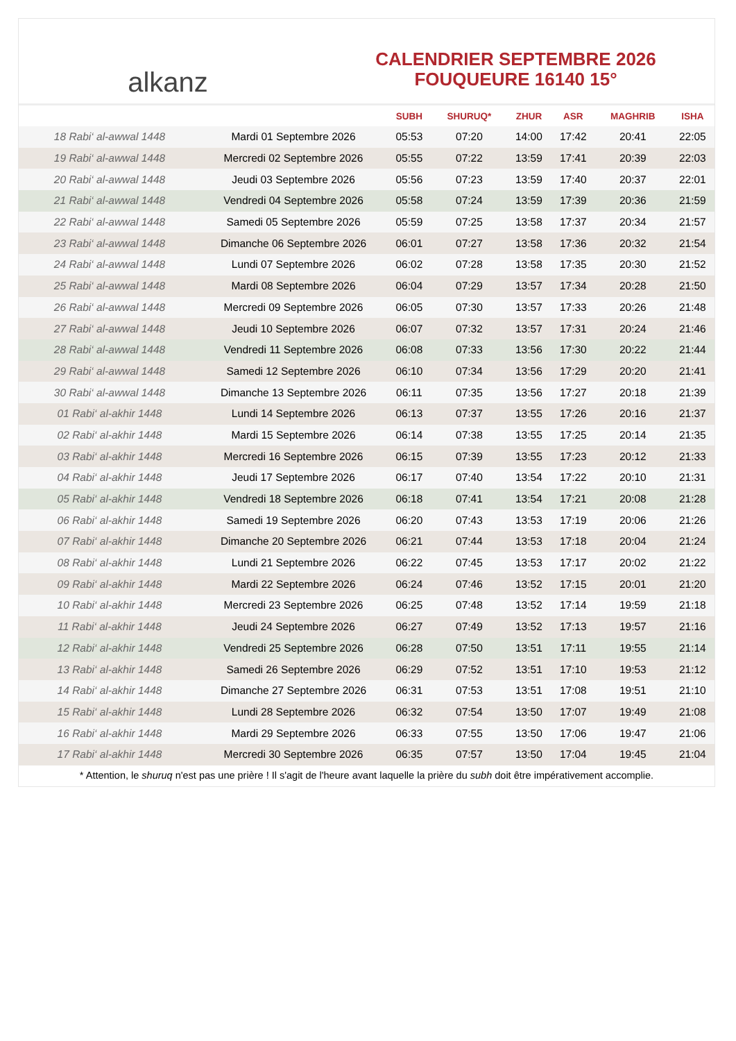alkanz
CALENDRIER SEPTEMBRE 2026
FOUQUEURE 16140 15°
| | | SUBH | SHURUQ* | ZHUR | ASR | MAGHRIB | ISHA |
| --- | --- | --- | --- | --- | --- | --- | --- |
| 18 Rabi‘ al-awwal 1448 | Mardi 01 Septembre 2026 | 05:53 | 07:20 | 14:00 | 17:42 | 20:41 | 22:05 |
| 19 Rabi‘ al-awwal 1448 | Mercredi 02 Septembre 2026 | 05:55 | 07:22 | 13:59 | 17:41 | 20:39 | 22:03 |
| 20 Rabi‘ al-awwal 1448 | Jeudi 03 Septembre 2026 | 05:56 | 07:23 | 13:59 | 17:40 | 20:37 | 22:01 |
| 21 Rabi‘ al-awwal 1448 | Vendredi 04 Septembre 2026 | 05:58 | 07:24 | 13:59 | 17:39 | 20:36 | 21:59 |
| 22 Rabi‘ al-awwal 1448 | Samedi 05 Septembre 2026 | 05:59 | 07:25 | 13:58 | 17:37 | 20:34 | 21:57 |
| 23 Rabi‘ al-awwal 1448 | Dimanche 06 Septembre 2026 | 06:01 | 07:27 | 13:58 | 17:36 | 20:32 | 21:54 |
| 24 Rabi‘ al-awwal 1448 | Lundi 07 Septembre 2026 | 06:02 | 07:28 | 13:58 | 17:35 | 20:30 | 21:52 |
| 25 Rabi‘ al-awwal 1448 | Mardi 08 Septembre 2026 | 06:04 | 07:29 | 13:57 | 17:34 | 20:28 | 21:50 |
| 26 Rabi‘ al-awwal 1448 | Mercredi 09 Septembre 2026 | 06:05 | 07:30 | 13:57 | 17:33 | 20:26 | 21:48 |
| 27 Rabi‘ al-awwal 1448 | Jeudi 10 Septembre 2026 | 06:07 | 07:32 | 13:57 | 17:31 | 20:24 | 21:46 |
| 28 Rabi‘ al-awwal 1448 | Vendredi 11 Septembre 2026 | 06:08 | 07:33 | 13:56 | 17:30 | 20:22 | 21:44 |
| 29 Rabi‘ al-awwal 1448 | Samedi 12 Septembre 2026 | 06:10 | 07:34 | 13:56 | 17:29 | 20:20 | 21:41 |
| 30 Rabi‘ al-awwal 1448 | Dimanche 13 Septembre 2026 | 06:11 | 07:35 | 13:56 | 17:27 | 20:18 | 21:39 |
| 01 Rabi‘ al-akhir 1448 | Lundi 14 Septembre 2026 | 06:13 | 07:37 | 13:55 | 17:26 | 20:16 | 21:37 |
| 02 Rabi‘ al-akhir 1448 | Mardi 15 Septembre 2026 | 06:14 | 07:38 | 13:55 | 17:25 | 20:14 | 21:35 |
| 03 Rabi‘ al-akhir 1448 | Mercredi 16 Septembre 2026 | 06:15 | 07:39 | 13:55 | 17:23 | 20:12 | 21:33 |
| 04 Rabi‘ al-akhir 1448 | Jeudi 17 Septembre 2026 | 06:17 | 07:40 | 13:54 | 17:22 | 20:10 | 21:31 |
| 05 Rabi‘ al-akhir 1448 | Vendredi 18 Septembre 2026 | 06:18 | 07:41 | 13:54 | 17:21 | 20:08 | 21:28 |
| 06 Rabi‘ al-akhir 1448 | Samedi 19 Septembre 2026 | 06:20 | 07:43 | 13:53 | 17:19 | 20:06 | 21:26 |
| 07 Rabi‘ al-akhir 1448 | Dimanche 20 Septembre 2026 | 06:21 | 07:44 | 13:53 | 17:18 | 20:04 | 21:24 |
| 08 Rabi‘ al-akhir 1448 | Lundi 21 Septembre 2026 | 06:22 | 07:45 | 13:53 | 17:17 | 20:02 | 21:22 |
| 09 Rabi‘ al-akhir 1448 | Mardi 22 Septembre 2026 | 06:24 | 07:46 | 13:52 | 17:15 | 20:01 | 21:20 |
| 10 Rabi‘ al-akhir 1448 | Mercredi 23 Septembre 2026 | 06:25 | 07:48 | 13:52 | 17:14 | 19:59 | 21:18 |
| 11 Rabi‘ al-akhir 1448 | Jeudi 24 Septembre 2026 | 06:27 | 07:49 | 13:52 | 17:13 | 19:57 | 21:16 |
| 12 Rabi‘ al-akhir 1448 | Vendredi 25 Septembre 2026 | 06:28 | 07:50 | 13:51 | 17:11 | 19:55 | 21:14 |
| 13 Rabi‘ al-akhir 1448 | Samedi 26 Septembre 2026 | 06:29 | 07:52 | 13:51 | 17:10 | 19:53 | 21:12 |
| 14 Rabi‘ al-akhir 1448 | Dimanche 27 Septembre 2026 | 06:31 | 07:53 | 13:51 | 17:08 | 19:51 | 21:10 |
| 15 Rabi‘ al-akhir 1448 | Lundi 28 Septembre 2026 | 06:32 | 07:54 | 13:50 | 17:07 | 19:49 | 21:08 |
| 16 Rabi‘ al-akhir 1448 | Mardi 29 Septembre 2026 | 06:33 | 07:55 | 13:50 | 17:06 | 19:47 | 21:06 |
| 17 Rabi‘ al-akhir 1448 | Mercredi 30 Septembre 2026 | 06:35 | 07:57 | 13:50 | 17:04 | 19:45 | 21:04 |
* Attention, le shuruq n'est pas une prière ! Il s'agit de l'heure avant laquelle la prière du subh doit être impérativement accomplie.